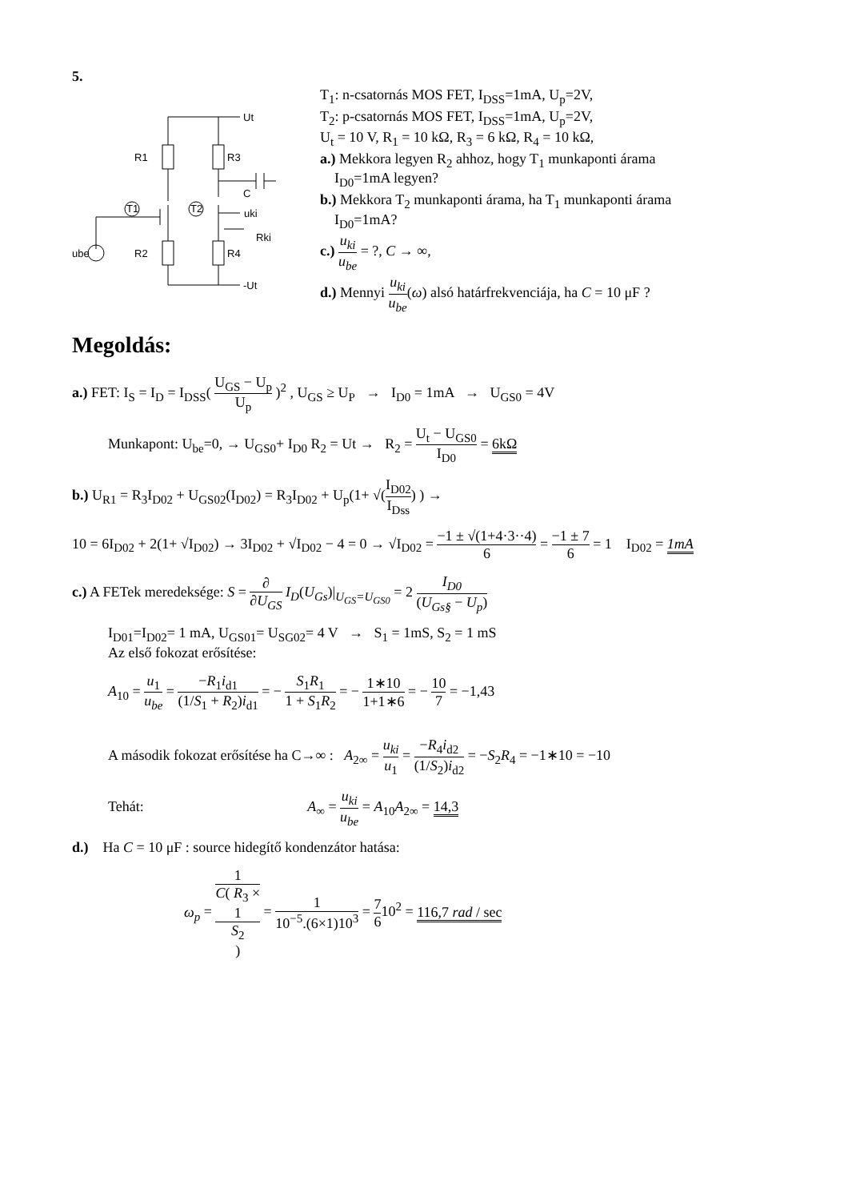5.
Ut
R1
R3
C
uki
T1
T2
Rki
ube
R2
R4
-Ut
T<sub>1</sub>: n-csatornás MOS FET, I<sub>DSS</sub>=1mA, U<sub>p</sub>=2V,
T<sub>2</sub>: p-csatornás MOS FET, I<sub>DSS</sub>=1mA, U<sub>p</sub>=2V,
U<sub>t</sub> = 10 V, R<sub>1</sub> = 10 kΩ, R<sub>3</sub> = 6 kΩ, R<sub>4</sub> = 10 kΩ,
a.) Mekkora legyen R<sub>2</sub> ahhoz, hogy T<sub>1</sub> munkaponti árama
I<sub>D0</sub>=1mA legyen?
b.) Mekkora T<sub>2</sub> munkaponti árama, ha T<sub>1</sub> munkaponti árama
I<sub>D0</sub>=1mA?
c.) u<sub>ki</sub> u<sub>be</sub> = ?, C → ∞,
d.) Mennyi u<sub>ki</sub> u<sub>be</sub>(ω) alsó határfrekvenciája, ha C = 10 μF ?
Megoldás:
a.) FET: I<sub>S</sub> = I<sub>D</sub> = I<sub>DSS</sub>( U<sub>GS</sub> − U<sub>p</sub> U<sub>p</sub> )<sup>2</sup> , U<sub>GS</sub> ≥ U<sub>P</sub> → I<sub>D0</sub> = 1mA → U<sub>GS0</sub> = 4V
Munkapont: U<sub>be</sub>=0, → U<sub>GS0</sub>+ I<sub>D0</sub> R<sub>2</sub> = Ut → R<sub>2</sub> = U<sub>t</sub> − U<sub>GS0</sub> I<sub>D0</sub> = 6kΩ
b.) U<sub>R1</sub> = R<sub>3</sub>I<sub>D02</sub> + U<sub>GS02</sub>(I<sub>D02</sub>) = R<sub>3</sub>I<sub>D02</sub> + U<sub>p</sub>(1+ √(I<sub>D02</sub> I<sub>Dss</sub>) ) →
10 = 6I<sub>D02</sub> + 2(1+ √I<sub>D02</sub>) → 3I<sub>D02</sub> + √I<sub>D02</sub> − 4 = 0 → √I<sub>D02</sub> = −1 ± √(1+4·3··4) 6 = −1 ± 7 6 = 1 I<sub>D02</sub> = 1mA
c.) A FETek meredeksége: S = ∂ ∂U<sub>GS</sub> I<sub>D</sub>(U<sub>Gs</sub>)|<sub>U<sub>GS</sub>=U<sub>GS0</sub></sub> = 2 I<sub>D0</sub> (U<sub>Gs§</sub> − U<sub>p</sub>)
I<sub>D01</sub>=I<sub>D02</sub>= 1 mA, U<sub>GS01</sub>= U<sub>SG02</sub>= 4 V → S<sub>1</sub> = 1mS, S<sub>2</sub> = 1 mS
Az első fokozat erősítése:
A<sub>10</sub> = u<sub>1</sub> u<sub>be</sub> = −R<sub>1</sub>i<sub>d1</sub> (1/S<sub>1</sub> + R<sub>2</sub>)i<sub>d1</sub> = − S<sub>1</sub>R<sub>1</sub> 1 + S<sub>1</sub>R<sub>2</sub> = − 1∗10 1+1∗6 = − 10 7 = −1,43
A második fokozat erősítése ha C→∞ : A<sub>2∞</sub> = u<sub>ki</sub> u<sub>1</sub> = −R<sub>4</sub>i<sub>d2</sub> (1/S<sub>2</sub>)i<sub>d2</sub> = −S<sub>2</sub>R<sub>4</sub> = −1∗10 = −10
Tehát: A<sub>∞</sub> = u<sub>ki</sub> u<sub>be</sub> = A<sub>10</sub>A<sub>2∞</sub> = 14,3
d.) Ha C = 10 μF : source hidegítő kondenzátor hatása:
ω<sub>p</sub> = 1 C( R<sub>3</sub> ×
1
S<sub>2</sub>
) = 1 10<sup>−5</sup>.(6×1)10<sup>3</sup> = 7 610<sup>2</sup> = 116,7 rad / sec